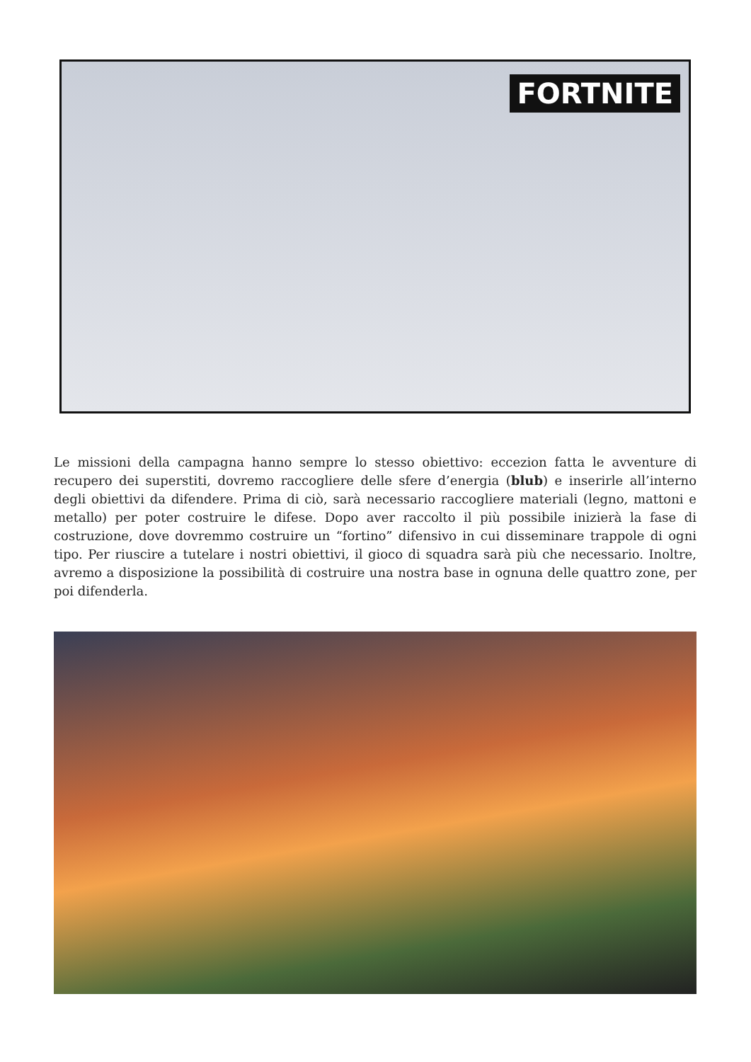FORTNITE
Le missioni della campagna hanno sempre lo stesso obiettivo: eccezion fatta le avventure di recupero dei superstiti, dovremo raccogliere delle sfere d’energia (blub) e inserirle all’interno degli obiettivi da difendere. Prima di ciò, sarà necessario raccogliere materiali (legno, mattoni e metallo) per poter costruire le difese. Dopo aver raccolto il più possibile inizierà la fase di costruzione, dove dovremmo costruire un “fortino” difensivo in cui disseminare trappole di ogni tipo. Per riuscire a tutelare i nostri obiettivi, il gioco di squadra sarà più che necessario. Inoltre, avremo a disposizione la possibilità di costruire una nostra base in ognuna delle quattro zone, per poi difenderla.